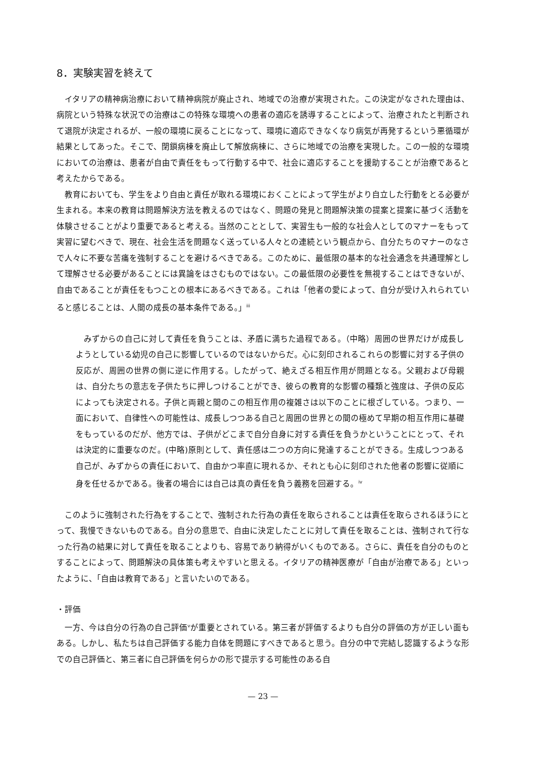8．実験実習を終えて
イタリアの精神病治療において精神病院が廃止され、地域での治療が実現された。この決定がなされた理由は、病院という特殊な状況での治療はこの特殊な環境への患者の適応を誘導することによって、治療されたと判断されて退院が決定されるが、一般の環境に戻ることになって、環境に適応できなくなり病気が再発するという悪循環が結果としてあった。そこで、閉鎖病棟を廃止して解放病棟に、さらに地域での治療を実現した。この一般的な環境においての治療は、患者が自由で責任をもって行動する中で、社会に適応することを援助することが治療であると考えたからである。
教育においても、学生をより自由と責任が取れる環境におくことによって学生がより自立した行動をとる必要が生まれる。本来の教育は問題解決方法を教えるのではなく、問題の発見と問題解決策の提案と提案に基づく活動を体験させることがより重要であると考える。当然のこととして、実習生も一般的な社会人としてのマナーをもって実習に望むべきで、現在、社会生活を問題なく送っている人々との連続という観点から、自分たちのマナーのなさで人々に不要な苦痛を強制することを避けるべきである。このために、最低限の基本的な社会通念を共通理解として理解させる必要があることには異論をはさむものではない。この最低限の必要性を無視することはできないが、自由であることが責任をもつことの根本にあるべきである。これは「他者の愛によって、自分が受け入れられていると感じることは、人間の成長の基本条件である。」<sup>iii</sup>
みずからの自己に対して責任を負うことは、矛盾に満ちた過程である。（中略）周囲の世界だけが成長しようとしている幼児の自己に影響しているのではないからだ。心に刻印されるこれらの影響に対する子供の反応が、周囲の世界の側に逆に作用する。したがって、絶えざる相互作用が問題となる。父親および母親は、自分たちの意志を子供たちに押しつけることができ、彼らの教育的な影響の種類と強度は、子供の反応によっても決定される。子供と両親と間のこの相互作用の複雑さは以下のことに根ざしている。つまり、一面において、自律性への可能性は、成長しつつある自己と周囲の世界との間の極めて早期の相互作用に基礎をもっているのだが、他方では、子供がどこまで自分自身に対する責任を負うかということにとって、それは決定的に重要なのだ。(中略)原則として、責任感は二つの方向に発達することができる。生成しつつある自己が、みずからの責任において、自由かつ率直に現れるか、それとも心に刻印された他者の影響に従順に身を任せるかである。後者の場合には自己は真の責任を負う義務を回避する。<sup>iv</sup>
このように強制された行為をすることで、強制された行為の責任を取らされることは責任を取らされるほうにとって、我慢できないものである。自分の意思で、自由に決定したことに対して責任を取ることは、強制されて行なった行為の結果に対して責任を取ることよりも、容易であり納得がいくものである。さらに、責任を自分のものとすることによって、問題解決の具体策も考えやすいと思える。イタリアの精神医療が「自由が治療である」といったように、「自由は教育である」と言いたいのである。
・評価
一方、今は自分の行為の自己評価<sup>v</sup>が重要とされている。第三者が評価するよりも自分の評価の方が正しい面もある。しかし、私たちは自己評価する能力自体を問題にすべきであると思う。自分の中で完結し認識するような形での自己評価と、第三者に自己評価を何らかの形で提示する可能性のある自
— 23 —